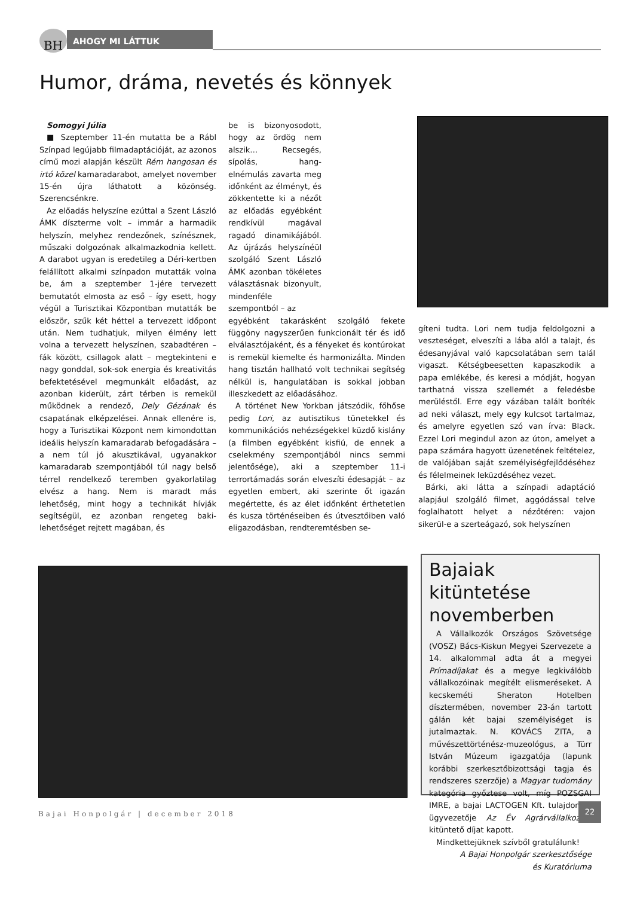BH AHOGY MI LÁTTUK
Humor, dráma, nevetés és könnyek
Somogyi Júlia
■ Szeptember 11-én mutatta be a Rábl Színpad legújabb filmadaptációját, az azonos című mozi alapján készült Rém hangosan és irtó közel kamaradarabot, amelyet november 15-én újra láthatott a közönség. Szerencsénkre.
Az előadás helyszíne ezúttal a Szent László ÁMK díszterme volt – immár a harmadik helyszín, melyhez rendezőnek, színésznek, műszaki dolgozónak alkalmazkodnia kellett. A darabot ugyan is eredetileg a Déri-kertben felállított alkalmi színpadon mutatták volna be, ám a szeptember 1-jére tervezett bemutatót elmosta az eső – így esett, hogy végül a Turisztikai Központban mutatták be először, szűk két héttel a tervezett időpont után. Nem tudhatjuk, milyen élmény lett volna a tervezett helyszínen, szabadtéren – fák között, csillagok alatt – megtekinteni e nagy gonddal, sok-sok energia és kreativitás befektetésével megmunkált előadást, az azonban kiderült, zárt térben is remekül működnek a rendező, Dely Gézának és csapatának elképzelései. Annak ellenére is, hogy a Turisztikai Központ nem kimondottan ideális helyszín kamaradarab befogadására – a nem túl jó akusztikával, ugyanakkor kamaradarab szempontjából túl nagy belső térrel rendelkező teremben gyakorlatilag elvész a hang. Nem is maradt más lehetőség, mint hogy a technikát hívják segítségül, ez azonban rengeteg baki-lehetőséget rejtett magában, és
be is bizonyosodott, hogy az ördög nem alszik… Recsegés, sípolás, hang-elnémulás zavarta meg időnként az élményt, és zökkentette ki a nézőt az előadás egyébként rendkívül magával ragadó dinamikájából. Az újrázás helyszínéül szolgáló Szent László ÁMK azonban tökéletes választásnak bizonyult, mindenféle szempontból – az
egyébként takarásként szolgáló fekete függöny nagyszerűen funkcionált tér és idő elválasztójaként, és a fényeket és kontúrokat is remekül kiemelte és harmonizálta. Minden hang tisztán hallható volt technikai segítség nélkül is, hangulatában is sokkal jobban illeszkedett az előadásához.
A történet New Yorkban játszódik, főhőse pedig Lori, az autisztikus tünetekkel és kommunikációs nehézségekkel küzdő kislány (a filmben egyébként kisfiú, de ennek a cselekmény szempontjából nincs semmi jelentősége), aki a szeptember 11-i terrortámadás során elveszíti édesapját – az egyetlen embert, aki szerinte őt igazán megértette, és az élet időnként érthetetlen és kusza történéseiben és útvesztőiben való eligazodásban, rendteremtésben se-
gíteni tudta. Lori nem tudja feldolgozni a veszteséget, elveszíti a lába alól a talajt, és édesanyjával való kapcsolatában sem talál vigaszt. Kétségbeesetten kapaszkodik a papa emlékébe, és keresi a módját, hogyan tarthatná vissza szellemét a feledésbe merüléstől. Erre egy vázában talált boríték ad neki választ, mely egy kulcsot tartalmaz, és amelyre egyetlen szó van írva: Black. Ezzel Lori megindul azon az úton, amelyet a papa számára hagyott üzenetének feltételez, de valójában saját személyiségfejlődéséhez és félelmeinek leküzdéséhez vezet.
Bárki, aki látta a színpadi adaptáció alapjául szolgáló filmet, aggódással telve foglalhatott helyet a nézőtéren: vajon sikerül-e a szerteágazó, sok helyszínen
Bajaiak kitüntetése novemberben
A Vállalkozók Országos Szövetsége (VOSZ) Bács-Kiskun Megyei Szervezete a 14. alkalommal adta át a megyei Prímadíjakat és a megye legkiválóbb vállalkozóinak megítélt elismeréseket. A kecskeméti Sheraton Hotelben dísztermében, november 23-án tartott gálán két bajai személyiséget is jutalmaztak. N. KOVÁCS ZITA, a művészettörténész-muzeológus, a Türr István Múzeum igazgatója (lapunk korábbi szerkesztőbizottsági tagja és rendszeres szerzője) a Magyar tudomány kategória győztese volt, míg POZSGAI IMRE, a bajai LACTOGEN Kft. tulajdonos-ügyvezetője Az Év Agrárvállalkozója kitüntető díjat kapott.
Mindkettejüknek szívből gratulálunk!
A Bajai Honpolgár szerkesztősége
és Kuratóriuma
Bajai Honpolgár | december 2018
22